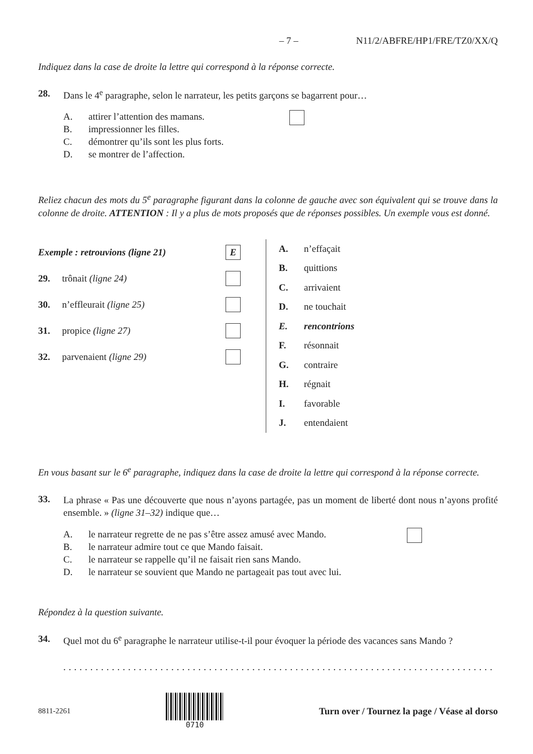– 7 – N11/2/ABFRE/HP1/FRE/TZ0/XX/Q
Indiquez dans la case de droite la lettre qui correspond à la réponse correcte.
28. Dans le 4<sup>e</sup> paragraphe, selon le narrateur, les petits garçons se bagarrent pour…
A. attirer l’attention des mamans.
B. impressionner les filles.
C. démontrer qu’ils sont les plus forts.
D. se montrer de l’affection.
Reliez chacun des mots du 5<sup>e</sup> paragraphe figurant dans la colonne de gauche avec son équivalent qui se trouve dans la colonne de droite. ATTENTION : Il y a plus de mots proposés que de réponses possibles. Un exemple vous est donné.
Exemple : retrouvions (ligne 21) E
29. trônait (ligne 24)
30. n’effleurait (ligne 25)
31. propice (ligne 27)
32. parvenaient (ligne 29)
A. n’effaçait
B. quittions
C. arrivaient
D. ne touchait
E. rencontrions
F. résonnait
G. contraire
H. régnait
I. favorable
J. entendaient
En vous basant sur le 6<sup>e</sup> paragraphe, indiquez dans la case de droite la lettre qui correspond à la réponse correcte.
33. La phrase « Pas une découverte que nous n’ayons partagée, pas un moment de liberté dont nous n’ayons profité ensemble. » (ligne 31–32) indique que…
A. le narrateur regrette de ne pas s’être assez amusé avec Mando.
B. le narrateur admire tout ce que Mando faisait.
C. le narrateur se rappelle qu’il ne faisait rien sans Mando.
D. le narrateur se souvient que Mando ne partageait pas tout avec lui.
Répondez à la question suivante.
34. Quel mot du 6<sup>e</sup> paragraphe le narrateur utilise-t-il pour évoquer la période des vacances sans Mando ?
.....................................................................................
8811-2261 0710 Turn over / Tournez la page / Véase al dorso